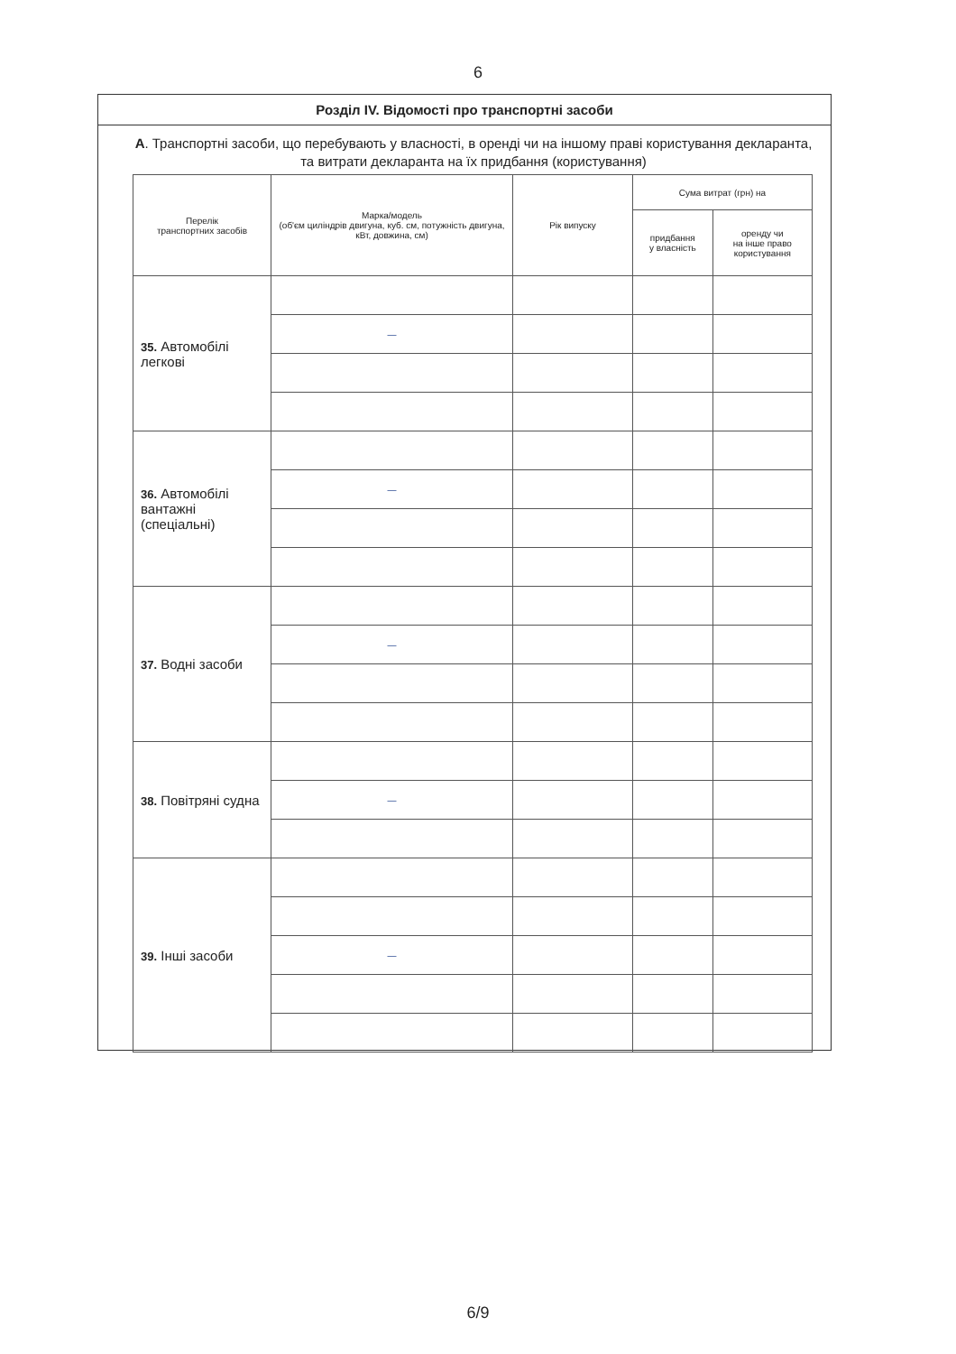6
Розділ IV. Відомості про транспортні засоби
А. Транспортні засоби, що перебувають у власності, в оренді чи на іншому праві користування декларанта, та витрати декларанта на їх придбання (користування)
| Перелік транспортних засобів | Марка/модель (об'єм циліндрів двигуна, куб. см, потужність двигуна, кВт, довжина, см) | Рік випуску | Сума витрат (грн) на | |
| --- | --- | --- | --- | --- |
| | | | придбання у власність | оренду чи на інше право користування |
| 35. Автомобілі легкові | | | | |
| | — | | | |
| 36. Автомобілі вантажні (спеціальні) | | | | |
| | — | | | |
| 37. Водні засоби | | | | |
| | — | | | |
| 38. Повітряні судна | | | | |
| | — | | | |
| 39. Інші засоби | | | | |
| | — | | | |
6/9